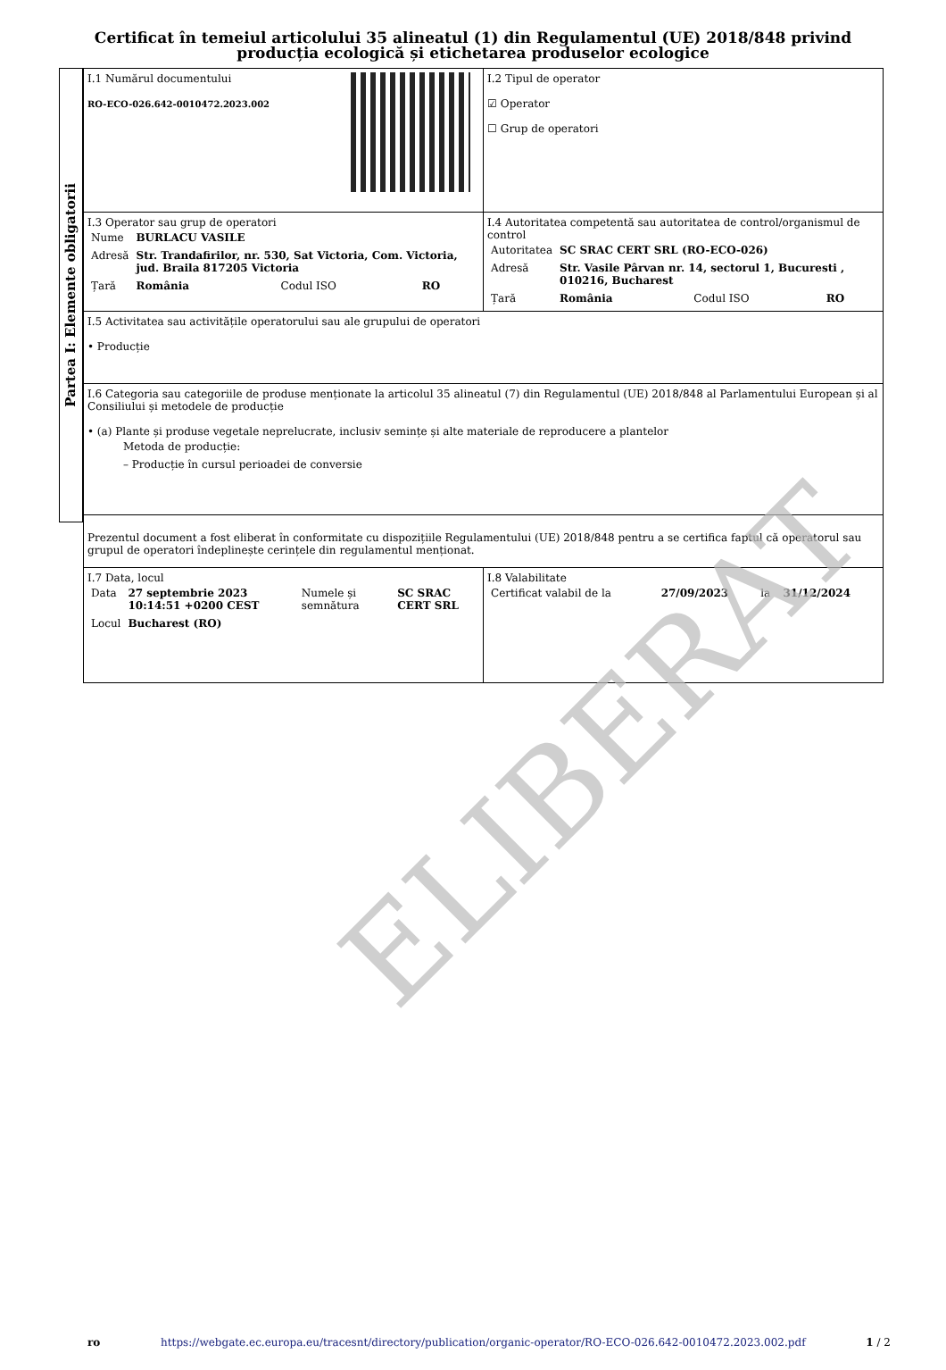Certificat în temeiul articolului 35 alineatul (1) din Regulamentul (UE) 2018/848 privind producția ecologică și etichetarea produselor ecologice
Partea I: Elemente obligatorii
| I.1 Numărul documentului RO-ECO-026.642-0010472.2023.002 | I.2 Tipul de operator ☑ Operator ☐ Grup de operatori |
| I.3 Operator sau grup de operatori / Nume / BURLACU VASILE / / / / Adresă / Str. Trandafirilor, nr. 530, Sat Victoria, Com. Victoria, jud. Braila 817205 Victoria / / / / Țară / România / Codul ISO / RO / | I.4 Autoritatea competentă sau autoritatea de control/organismul de control / Autoritatea / SC SRAC CERT SRL (RO-ECO-026) / / / / Adresă / Str. Vasile Pârvan nr. 14, sectorul 1, Bucuresti , 010216, Bucharest / / / / Țară / România / Codul ISO / RO / |
| I.5 Activitatea sau activitățile operatorului sau ale grupului de operatori • Producție | |
| I.6 Categoria sau categoriile de produse menționate la articolul 35 alineatul (7) din Regulamentul (UE) 2018/848 al Parlamentului European și al Consiliului și metodele de producție • (a) Plante și produse vegetale neprelucrate, inclusiv semințe și alte materiale de reproducere a plantelor Metoda de producție: – Producție în cursul perioadei de conversie | |
| Prezentul document a fost eliberat în conformitate cu dispozițiile Regulamentului (UE) 2018/848 pentru a se certifica faptul că operatorul sau grupul de operatori îndeplinește cerințele din regulamentul menționat. | |
| I.7 Data, locul / Data / 27 septembrie 2023 10:14:51 +0200 CEST / Numele și semnătura / SC SRAC CERT SRL / / Locul / Bucharest (RO) / / / | I.8 Valabilitate / Certificat valabil de la / 27/09/2023 / la / 31/12/2024 / |
ELIBERAT
ro https://webgate.ec.europa.eu/tracesnt/directory/publication/organic-operator/RO-ECO-026.642-0010472.2023.002.pdf 1 / 2